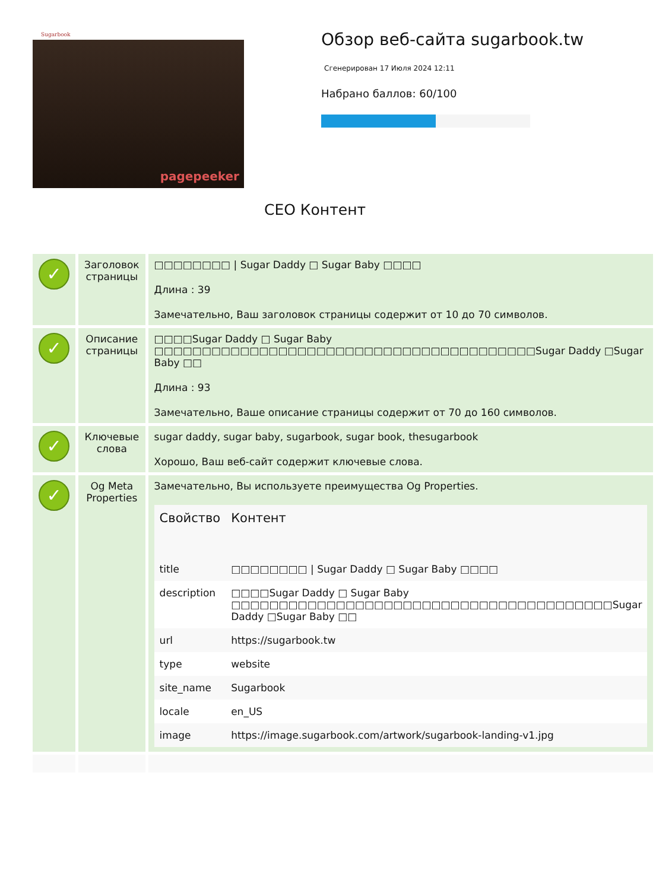Sugarbook
pagepeeker
Обзор веб-сайта sugarbook.tw
Сгенерирован 17 Июля 2024 12:11
Набрано баллов: 60/100
СЕО Контент
| ✓ | Заголовок страницы | □□□□□□□□ / Sugar Daddy □ Sugar Baby □□□□ Длина : 39 Замечательно, Ваш заголовок страницы содержит от 10 до 70 символов. |
| ✓ | Описание страницы | □□□□Sugar Daddy □ Sugar Baby □□□□□□□□□□□□□□□□□□□□□□□□□□□□□□□□□□□□□□□□Sugar Daddy □Sugar Baby □□ Длина : 93 Замечательно, Ваше описание страницы содержит от 70 до 160 символов. |
| ✓ | Ключевые слова | sugar daddy, sugar baby, sugarbook, sugar book, thesugarbook Хорошо, Ваш веб-сайт содержит ключевые слова. |
| ✓ | Og Meta Properties | Замечательно, Вы используете преимущества Og Properties. / Свойство / Контент / / --- / --- / / title / □□□□□□□□ / Sugar Daddy □ Sugar Baby □□□□ / / description / □□□□Sugar Daddy □ Sugar Baby □□□□□□□□□□□□□□□□□□□□□□□□□□□□□□□□□□□□□□□□Sugar Daddy □Sugar Baby □□ / / url / https://sugarbook.tw / / type / website / / site_name / Sugarbook / / locale / en_US / / image / https://image.sugarbook.com/artwork/sugarbook-landing-v1.jpg / |